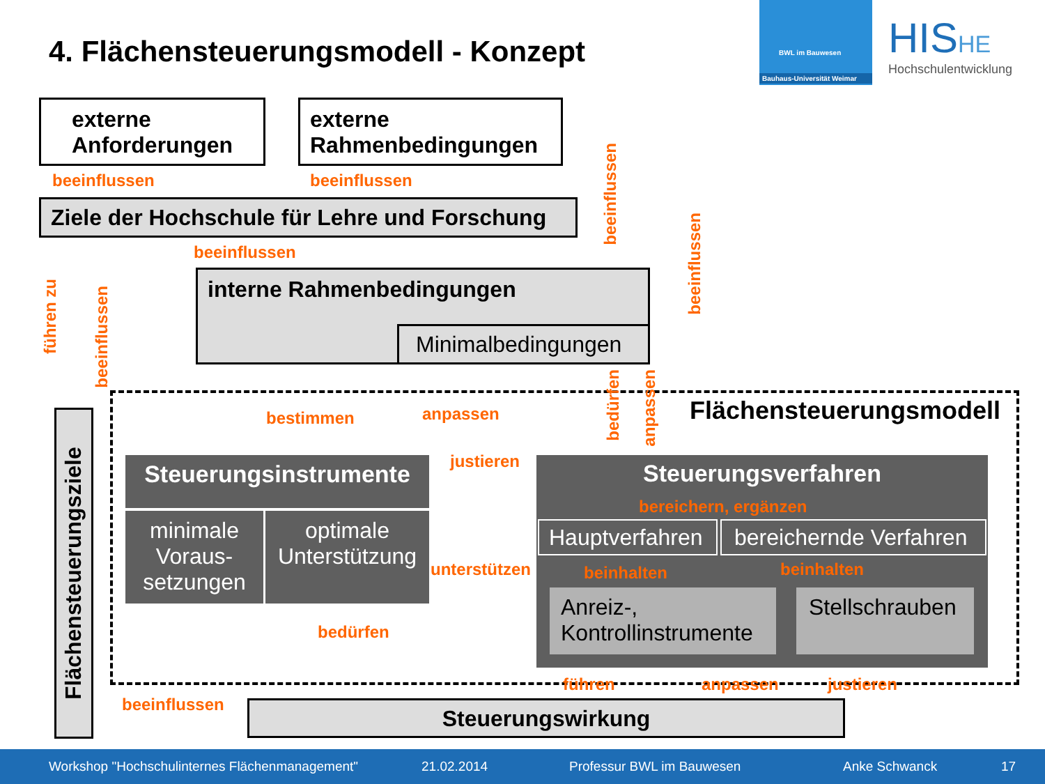4. Flächensteuerungsmodell - Konzept
BWL im Bauwesen
Bauhaus-Universität Weimar
HISHE
Hochschulentwicklung
externe Anforderungen
externe Rahmenbedingungen
beeinflussen beeinflussen
Ziele der Hochschule für Lehre und Forschung
beeinflussen
interne Rahmenbedingungen
Minimalbedingungen
führen zu
beeinflussen
beeinflussen
beeinflussen
Flächensteuerungsziele
Flächensteuerungsmodell
bestimmen anpassen
bedürfen
anpassen
Steuerungsinstrumente
minimale Voraus-setzungen
optimale Unterstützung
justieren
unterstützen
bedürfen
Steuerungsverfahren
bereichern, ergänzen
Hauptverfahren
bereichernde Verfahren
beinhalten beinhalten
Anreiz-, Kontrollinstrumente
Stellschrauben
führen anpassen justieren
beeinflussen Steuerungswirkung
Workshop "Hochschulinternes Flächenmanagement" 21.02.2014 Professur BWL im Bauwesen Anke Schwanck 17